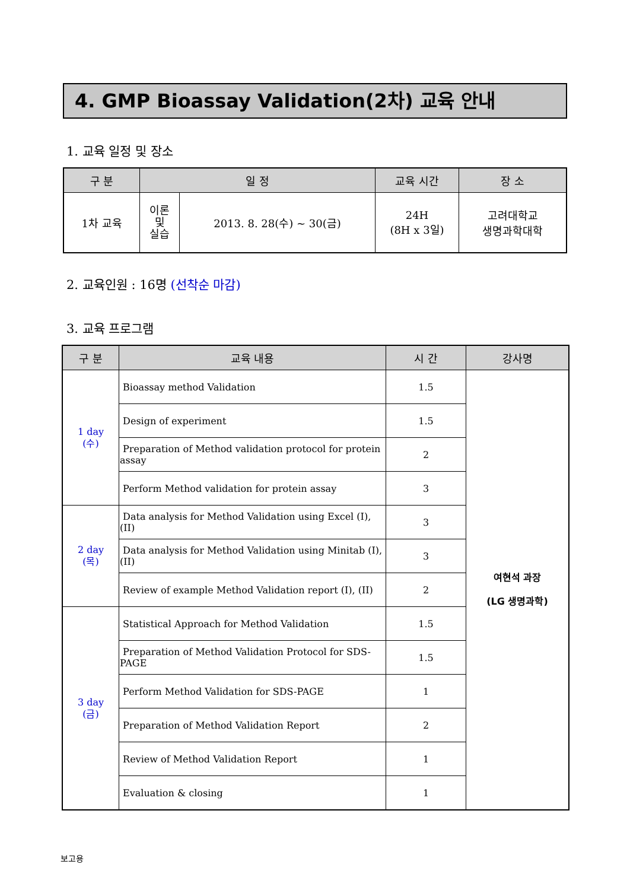4. GMP Bioassay Validation(2차) 교육 안내
1. 교육 일정 및 장소
| 구 분 | 일 정 | | 교육 시간 | 장 소 |
| --- | --- | --- | --- | --- |
| 1차 교육 | 이론 및 실습 | 2013. 8. 28(수) ~ 30(금) | 24H (8H x 3일) | 고려대학교 생명과학대학 |
2. 교육인원 : 16명 (선착순 마감)
3. 교육 프로그램
| 구 분 | 교육 내용 | 시 간 | 강사명 |
| --- | --- | --- | --- |
| 1 day (수) | Bioassay method Validation | 1.5 | 여현석 과장 (LG 생명과학) |
| | Design of experiment | 1.5 | |
| | Preparation of Method validation protocol for protein assay | 2 | |
| | Perform Method validation for protein assay | 3 | |
| 2 day (목) | Data analysis for Method Validation using Excel (I), (II) | 3 | |
| | Data analysis for Method Validation using Minitab (I), (II) | 3 | |
| | Review of example Method Validation report (I), (II) | 2 | |
| 3 day (금) | Statistical Approach for Method Validation | 1.5 | |
| | Preparation of Method Validation Protocol for SDS-PAGE | 1.5 | |
| | Perform Method Validation for SDS-PAGE | 1 | |
| | Preparation of Method Validation Report | 2 | |
| | Review of Method Validation Report | 1 | |
| | Evaluation & closing | 1 | |
보고용